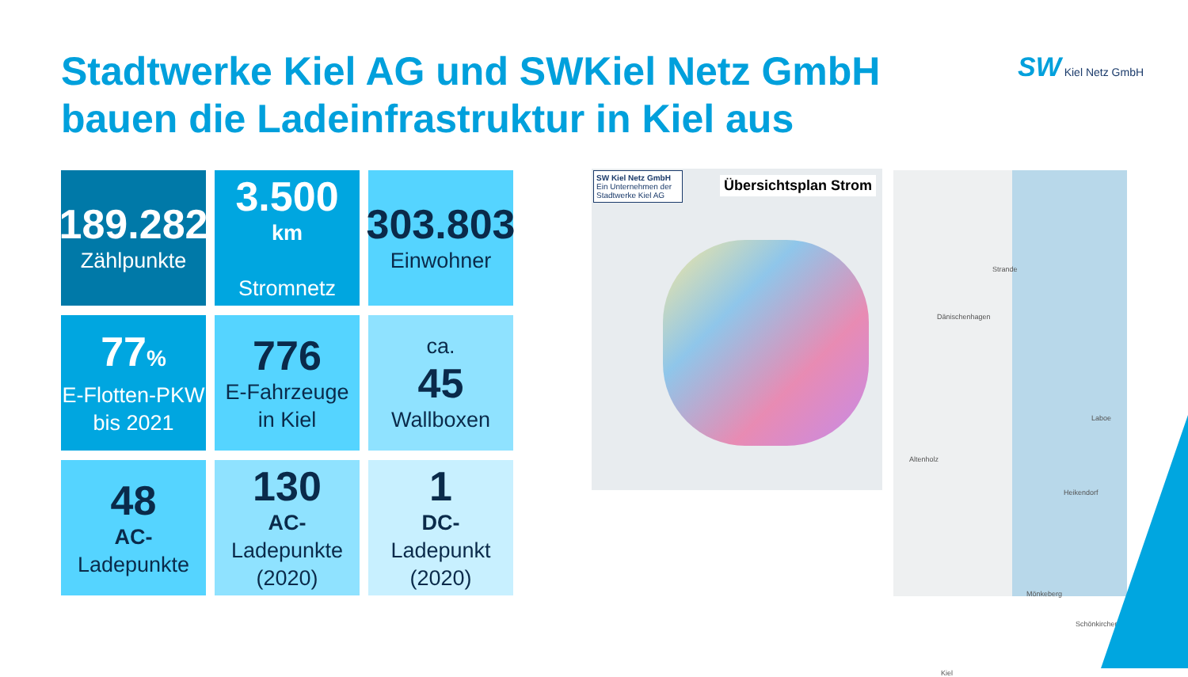Stadtwerke Kiel AG und SWKiel Netz GmbH
bauen die Ladeinfrastruktur in Kiel aus
SW Kiel Netz GmbH
189.282
Zählpunkte
3.500
km
Stromnetz
303.803
Einwohner
77%
E-Flotten-PKW bis 2021
776
E-Fahrzeuge in Kiel
ca.
45
Wallboxen
48
AC-
Ladepunkte
130
AC-
Ladepunkte (2020)
1
DC-
Ladepunkt (2020)
SW Kiel Netz GmbH
Ein Unternehmen der Stadtwerke Kiel AG
Übersichtsplan Strom
Strande
Dänischenhagen
Laboe
Altenholz
Heikendorf
Mönkeberg
Schönkirchen
Kiel